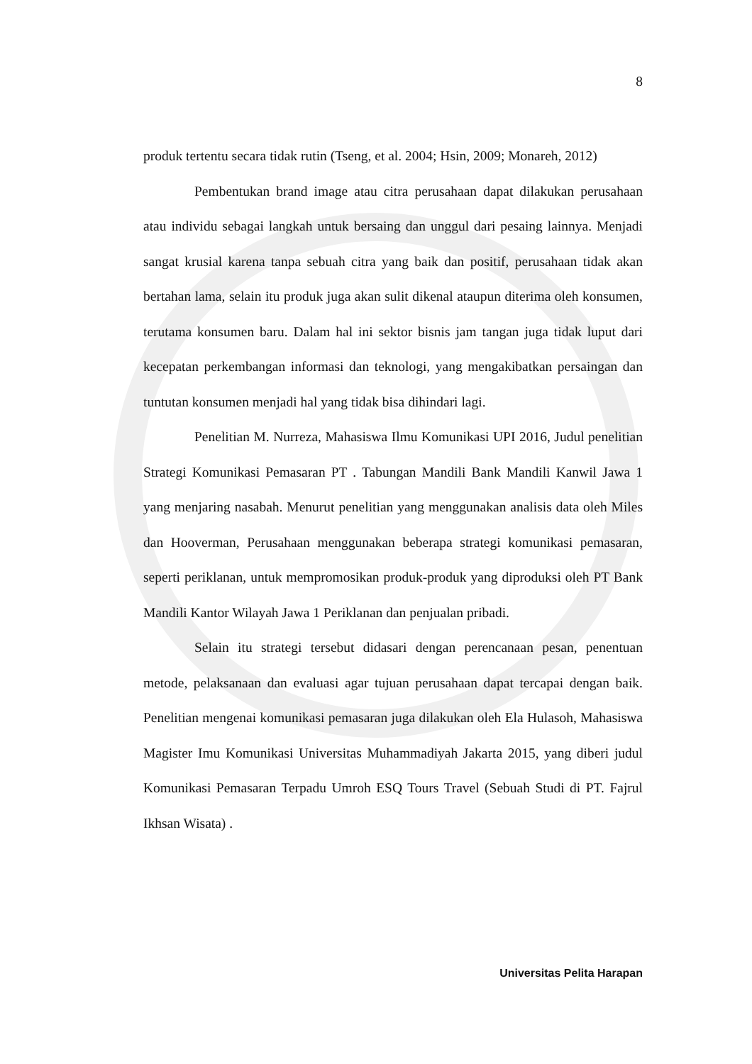8
produk tertentu secara tidak rutin (Tseng, et al. 2004; Hsin, 2009; Monareh, 2012)
Pembentukan brand image atau citra perusahaan dapat dilakukan perusahaan atau individu sebagai langkah untuk bersaing dan unggul dari pesaing lainnya. Menjadi sangat krusial karena tanpa sebuah citra yang baik dan positif, perusahaan tidak akan bertahan lama, selain itu produk juga akan sulit dikenal ataupun diterima oleh konsumen, terutama konsumen baru. Dalam hal ini sektor bisnis jam tangan juga tidak luput dari kecepatan perkembangan informasi dan teknologi, yang mengakibatkan persaingan dan tuntutan konsumen menjadi hal yang tidak bisa dihindari lagi.
Penelitian M. Nurreza, Mahasiswa Ilmu Komunikasi UPI 2016, Judul penelitian Strategi Komunikasi Pemasaran PT . Tabungan Mandili Bank Mandili Kanwil Jawa 1 yang menjaring nasabah. Menurut penelitian yang menggunakan analisis data oleh Miles dan Hooverman, Perusahaan menggunakan beberapa strategi komunikasi pemasaran, seperti periklanan, untuk mempromosikan produk-produk yang diproduksi oleh PT Bank Mandili Kantor Wilayah Jawa 1 Periklanan dan penjualan pribadi.
Selain itu strategi tersebut didasari dengan perencanaan pesan, penentuan metode, pelaksanaan dan evaluasi agar tujuan perusahaan dapat tercapai dengan baik. Penelitian mengenai komunikasi pemasaran juga dilakukan oleh Ela Hulasoh, Mahasiswa Magister Imu Komunikasi Universitas Muhammadiyah Jakarta 2015, yang diberi judul Komunikasi Pemasaran Terpadu Umroh ESQ Tours Travel (Sebuah Studi di PT. Fajrul Ikhsan Wisata) .
Universitas Pelita Harapan